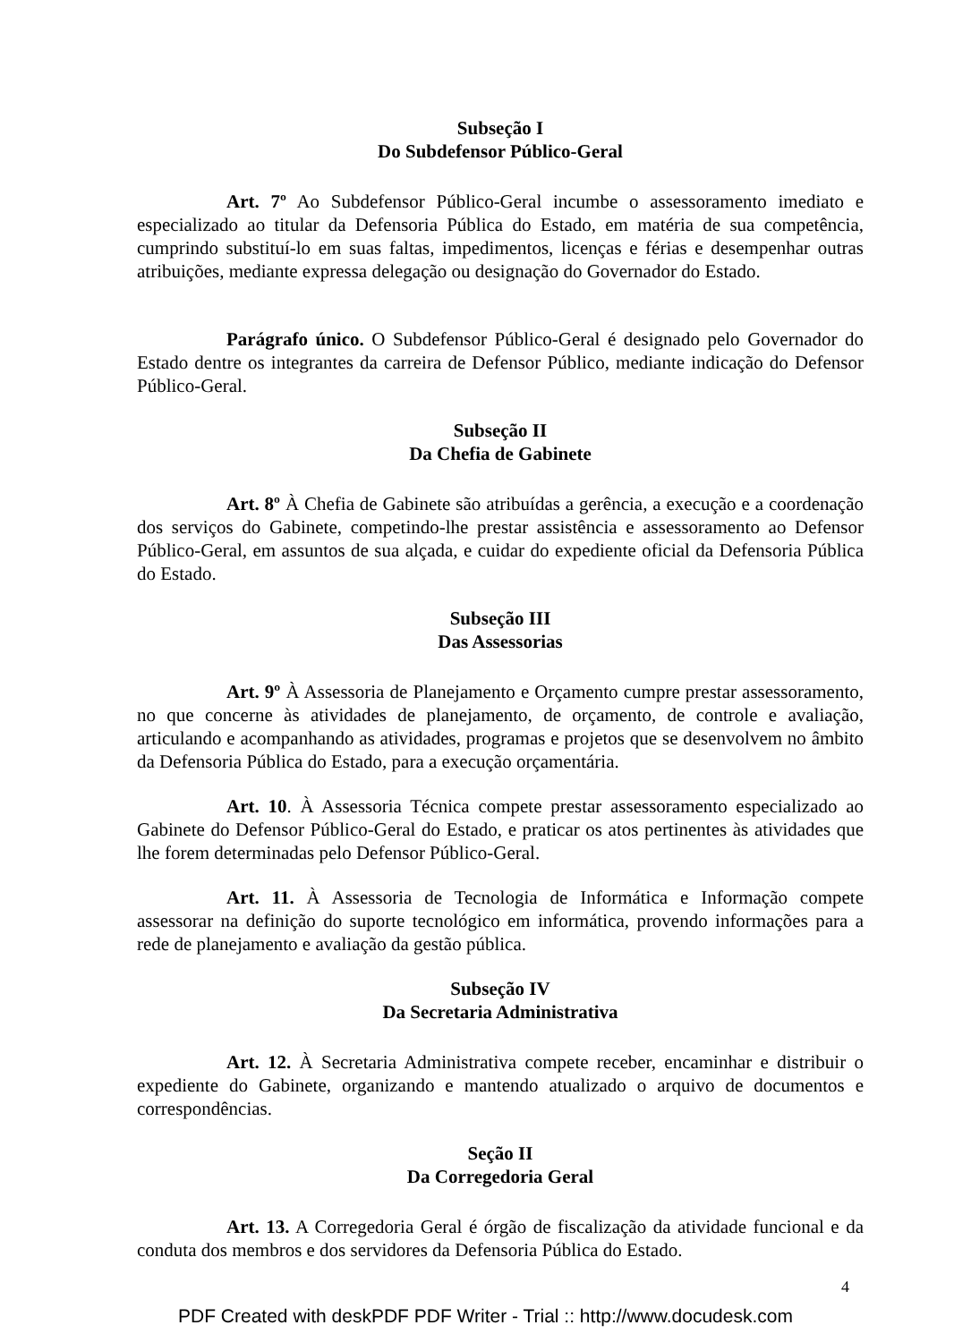Subseção I
Do Subdefensor Público-Geral
Art. 7º Ao Subdefensor Público-Geral incumbe o assessoramento imediato e especializado ao titular da Defensoria Pública do Estado, em matéria de sua competência, cumprindo substituí-lo em suas faltas, impedimentos, licenças e férias e desempenhar outras atribuições, mediante expressa delegação ou designação do Governador do Estado.
Parágrafo único. O Subdefensor Público-Geral é designado pelo Governador do Estado dentre os integrantes da carreira de Defensor Público, mediante indicação do Defensor Público-Geral.
Subseção II
Da Chefia de Gabinete
Art. 8º À Chefia de Gabinete são atribuídas a gerência, a execução e a coordenação dos serviços do Gabinete, competindo-lhe prestar assistência e assessoramento ao Defensor Público-Geral, em assuntos de sua alçada, e cuidar do expediente oficial da Defensoria Pública do Estado.
Subseção III
Das Assessorias
Art. 9º À Assessoria de Planejamento e Orçamento cumpre prestar assessoramento, no que concerne às atividades de planejamento, de orçamento, de controle e avaliação, articulando e acompanhando as atividades, programas e projetos que se desenvolvem no âmbito da Defensoria Pública do Estado, para a execução orçamentária.
Art. 10. À Assessoria Técnica compete prestar assessoramento especializado ao Gabinete do Defensor Público-Geral do Estado, e praticar os atos pertinentes às atividades que lhe forem determinadas pelo Defensor Público-Geral.
Art. 11. À Assessoria de Tecnologia de Informática e Informação compete assessorar na definição do suporte tecnológico em informática, provendo informações para a rede de planejamento e avaliação da gestão pública.
Subseção IV
Da Secretaria Administrativa
Art. 12. À Secretaria Administrativa compete receber, encaminhar e distribuir o expediente do Gabinete, organizando e mantendo atualizado o arquivo de documentos e correspondências.
Seção II
Da Corregedoria Geral
Art. 13. A Corregedoria Geral é órgão de fiscalização da atividade funcional e da conduta dos membros e dos servidores da Defensoria Pública do Estado.
4
PDF Created with deskPDF PDF Writer - Trial :: http://www.docudesk.com